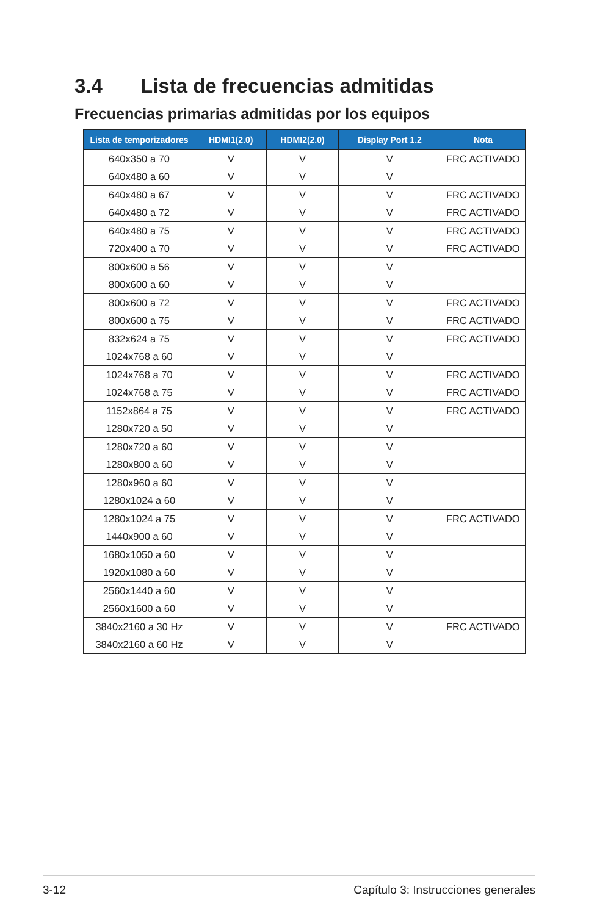3.4 Lista de frecuencias admitidas
Frecuencias primarias admitidas por los equipos
| Lista de temporizadores | HDMI1(2.0) | HDMI2(2.0) | Display Port 1.2 | Nota |
| --- | --- | --- | --- | --- |
| 640x350 a 70 | V | V | V | FRC ACTIVADO |
| 640x480 a 60 | V | V | V | |
| 640x480 a 67 | V | V | V | FRC ACTIVADO |
| 640x480 a 72 | V | V | V | FRC ACTIVADO |
| 640x480 a 75 | V | V | V | FRC ACTIVADO |
| 720x400 a 70 | V | V | V | FRC ACTIVADO |
| 800x600 a 56 | V | V | V | |
| 800x600 a 60 | V | V | V | |
| 800x600 a 72 | V | V | V | FRC ACTIVADO |
| 800x600 a 75 | V | V | V | FRC ACTIVADO |
| 832x624 a 75 | V | V | V | FRC ACTIVADO |
| 1024x768 a 60 | V | V | V | |
| 1024x768 a 70 | V | V | V | FRC ACTIVADO |
| 1024x768 a 75 | V | V | V | FRC ACTIVADO |
| 1152x864 a 75 | V | V | V | FRC ACTIVADO |
| 1280x720 a 50 | V | V | V | |
| 1280x720 a 60 | V | V | V | |
| 1280x800 a 60 | V | V | V | |
| 1280x960 a 60 | V | V | V | |
| 1280x1024 a 60 | V | V | V | |
| 1280x1024 a 75 | V | V | V | FRC ACTIVADO |
| 1440x900 a 60 | V | V | V | |
| 1680x1050 a 60 | V | V | V | |
| 1920x1080 a 60 | V | V | V | |
| 2560x1440 a 60 | V | V | V | |
| 2560x1600 a 60 | V | V | V | |
| 3840x2160 a 30 Hz | V | V | V | FRC ACTIVADO |
| 3840x2160 a 60 Hz | V | V | V | |
3-12 Capítulo 3: Instrucciones generales